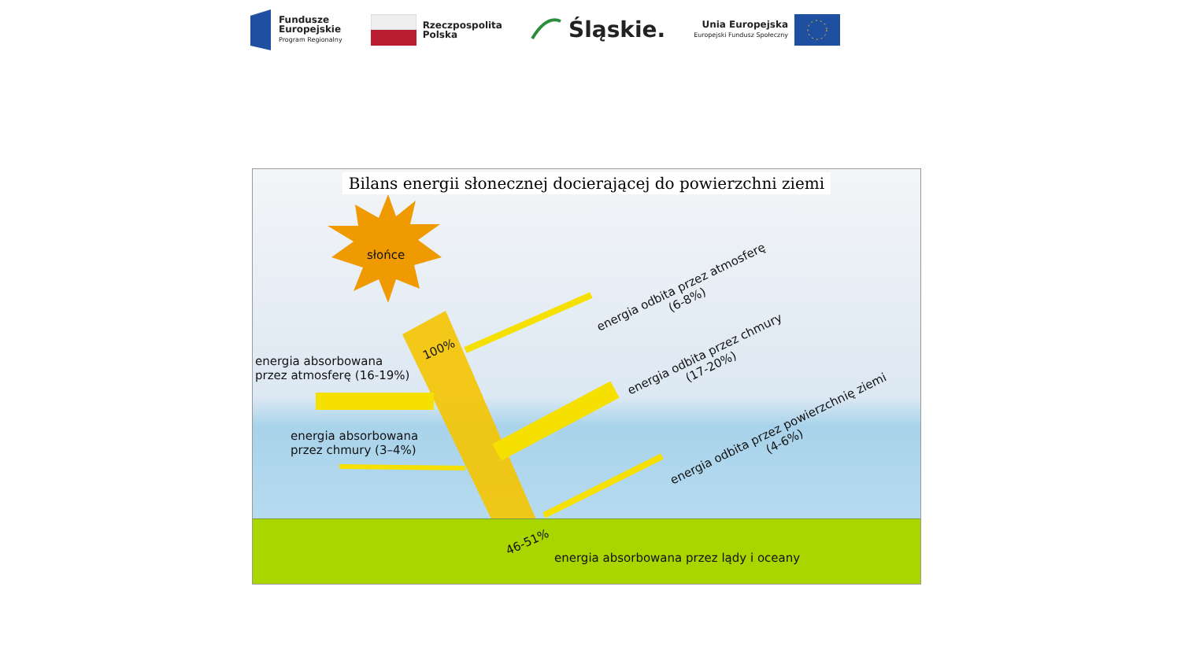Fundusze
Europejskie
Program Regionalny
Rzeczpospolita
Polska
Śląskie.
Unia Europejska
Europejski Fundusz Społeczny
Bilans energii słonecznej docierającej do powierzchni ziemi
słońce
100%
energia absorbowana
przez atmosferę (16-19%)
energia absorbowana
przez chmury (3–4%)
energia odbita przez atmosferę
(6-8%)
energia odbita przez chmury
(17-20%)
energia odbita przez powierzchnię ziemi
(4-6%)
46-51%
energia absorbowana przez lądy i oceany